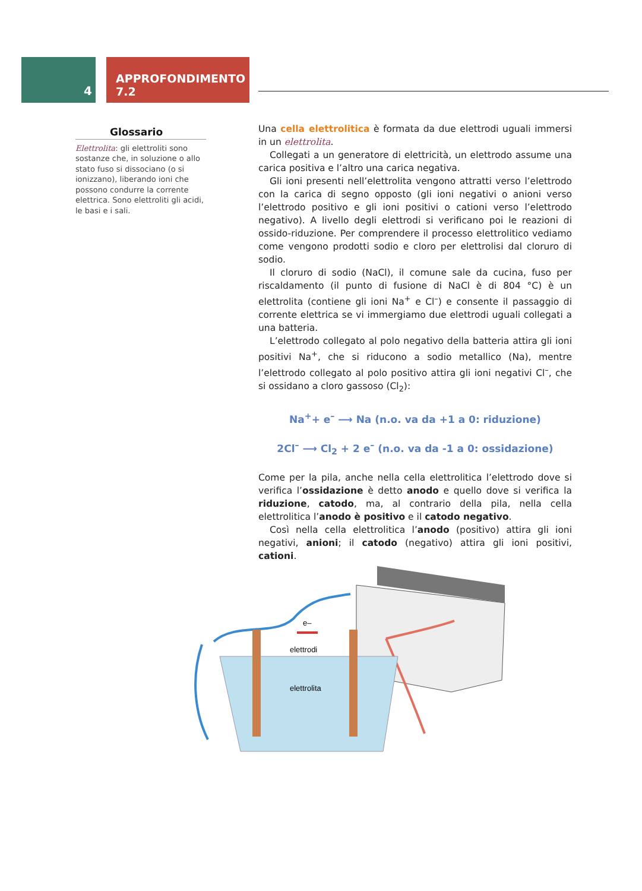4
APPROFONDIMENTO 7.2
Glossario
Elettrolita: gli elettroliti sono sostanze che, in soluzione o allo stato fuso si dissociano (o si ionizzano), liberando ioni che possono condurre la corrente elettrica. Sono elettroliti gli acidi, le basi e i sali.
Una cella elettrolitica è formata da due elettrodi uguali immersi in un elettrolita.
Collegati a un generatore di elettricità, un elettrodo assume una carica positiva e l’altro una carica negativa.
Gli ioni presenti nell’elettrolita vengono attratti verso l’elettrodo con la carica di segno opposto (gli ioni negativi o anioni verso l’elettrodo positivo e gli ioni positivi o cationi verso l’elettrodo negativo). A livello degli elettrodi si verificano poi le reazioni di ossido-riduzione. Per comprendere il processo elettrolitico vediamo come vengono prodotti sodio e cloro per elettrolisi dal cloruro di sodio.
Il cloruro di sodio (NaCl), il comune sale da cucina, fuso per riscaldamento (il punto di fusione di NaCl è di 804 °C) è un elettrolita (contiene gli ioni Na<sup>+</sup> e Cl<sup>–</sup>) e consente il passaggio di corrente elettrica se vi immergiamo due elettrodi uguali collegati a una batteria.
L’elettrodo collegato al polo negativo della batteria attira gli ioni positivi Na<sup>+</sup>, che si riducono a sodio metallico (Na), mentre l’elettrodo collegato al polo positivo attira gli ioni negativi Cl<sup>–</sup>, che si ossidano a cloro gassoso (Cl<sub>2</sub>):
Na<sup>+</sup>+ e<sup>–</sup> ⟶ Na (n.o. va da +1 a 0: riduzione)
2Cl<sup>–</sup> ⟶ Cl<sub>2</sub> + 2 e<sup>–</sup> (n.o. va da -1 a 0: ossidazione)
Come per la pila, anche nella cella elettrolitica l’elettrodo dove si verifica l’ossidazione è detto anodo e quello dove si verifica la riduzione, catodo, ma, al contrario della pila, nella cella elettrolitica l’anodo è positivo e il catodo negativo.
Così nella cella elettrolitica l’anodo (positivo) attira gli ioni negativi, anioni; il catodo (negativo) attira gli ioni positivi, cationi.
e–
elettrodi
elettrolita